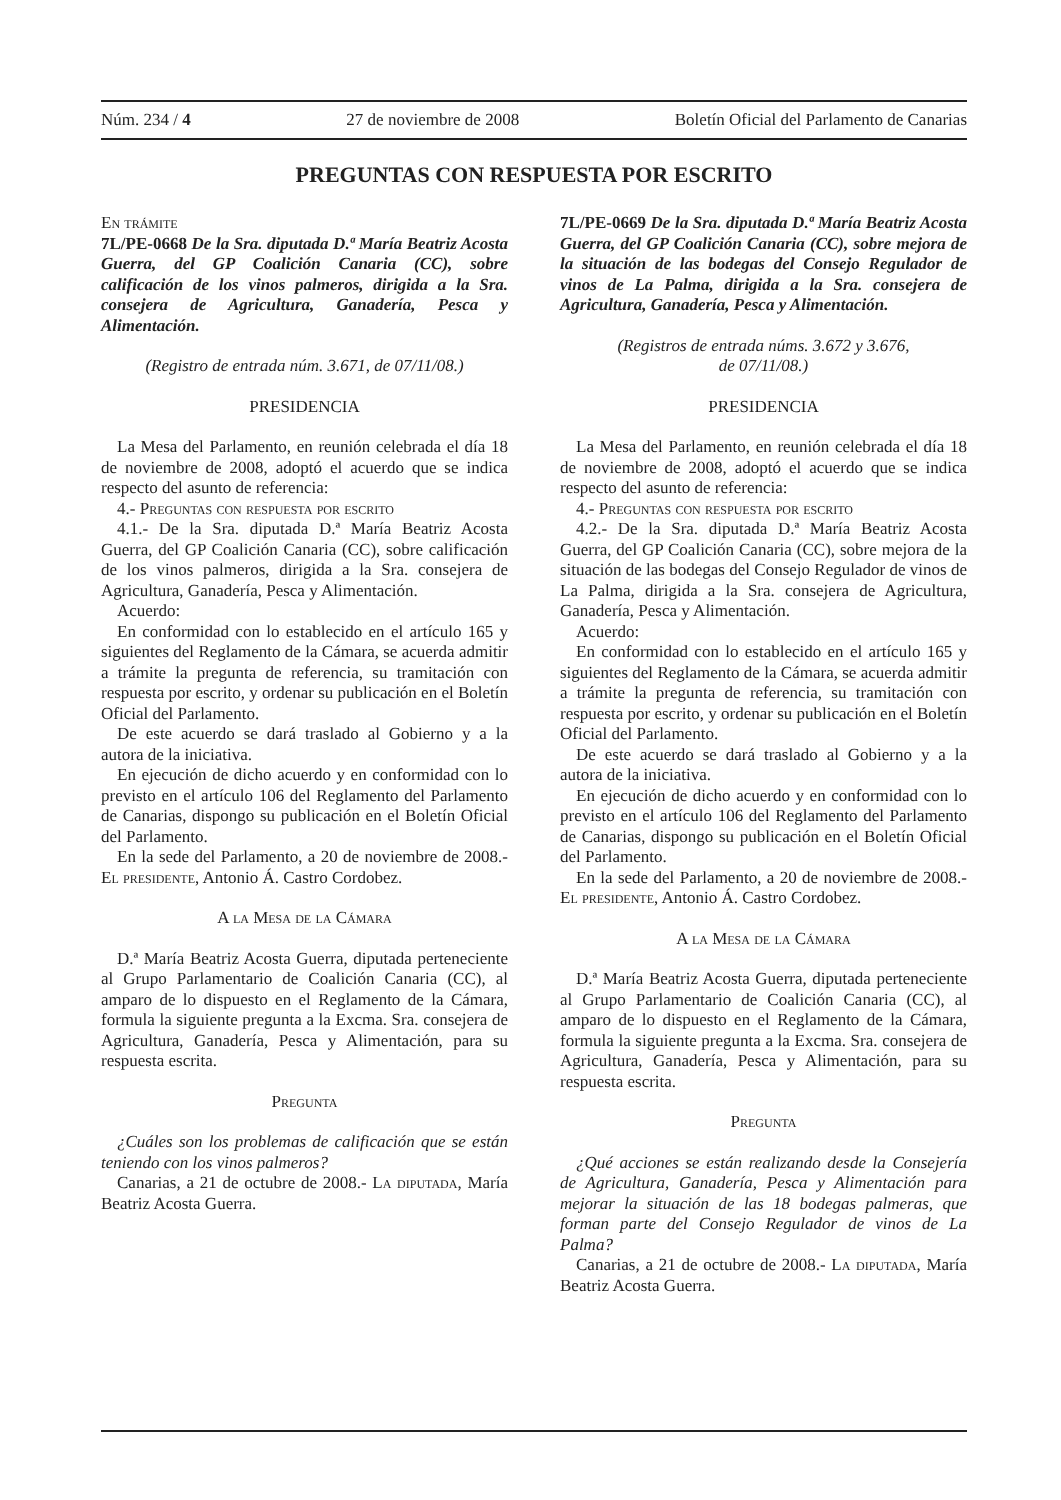Núm. 234 / 4 27 de noviembre de 2008 Boletín Oficial del Parlamento de Canarias
PREGUNTAS CON RESPUESTA POR ESCRITO
En trámite
7L/PE-0668 De la Sra. diputada D.ª María Beatriz Acosta Guerra, del GP Coalición Canaria (CC), sobre calificación de los vinos palmeros, dirigida a la Sra. consejera de Agricultura, Ganadería, Pesca y Alimentación.
(Registro de entrada núm. 3.671, de 07/11/08.)
PRESIDENCIA
La Mesa del Parlamento, en reunión celebrada el día 18 de noviembre de 2008, adoptó el acuerdo que se indica respecto del asunto de referencia:
4.- Preguntas con respuesta por escrito
4.1.- De la Sra. diputada D.ª María Beatriz Acosta Guerra, del GP Coalición Canaria (CC), sobre calificación de los vinos palmeros, dirigida a la Sra. consejera de Agricultura, Ganadería, Pesca y Alimentación.
Acuerdo:
En conformidad con lo establecido en el artículo 165 y siguientes del Reglamento de la Cámara, se acuerda admitir a trámite la pregunta de referencia, su tramitación con respuesta por escrito, y ordenar su publicación en el Boletín Oficial del Parlamento.
De este acuerdo se dará traslado al Gobierno y a la autora de la iniciativa.
En ejecución de dicho acuerdo y en conformidad con lo previsto en el artículo 106 del Reglamento del Parlamento de Canarias, dispongo su publicación en el Boletín Oficial del Parlamento.
En la sede del Parlamento, a 20 de noviembre de 2008.- El presidente, Antonio Á. Castro Cordobez.
A la Mesa de la Cámara
D.ª María Beatriz Acosta Guerra, diputada perteneciente al Grupo Parlamentario de Coalición Canaria (CC), al amparo de lo dispuesto en el Reglamento de la Cámara, formula la siguiente pregunta a la Excma. Sra. consejera de Agricultura, Ganadería, Pesca y Alimentación, para su respuesta escrita.
Pregunta
¿Cuáles son los problemas de calificación que se están teniendo con los vinos palmeros?
Canarias, a 21 de octubre de 2008.- La diputada, María Beatriz Acosta Guerra.
7L/PE-0669 De la Sra. diputada D.ª María Beatriz Acosta Guerra, del GP Coalición Canaria (CC), sobre mejora de la situación de las bodegas del Consejo Regulador de vinos de La Palma, dirigida a la Sra. consejera de Agricultura, Ganadería, Pesca y Alimentación.
(Registros de entrada núms. 3.672 y 3.676,
de 07/11/08.)
PRESIDENCIA
La Mesa del Parlamento, en reunión celebrada el día 18 de noviembre de 2008, adoptó el acuerdo que se indica respecto del asunto de referencia:
4.- Preguntas con respuesta por escrito
4.2.- De la Sra. diputada D.ª María Beatriz Acosta Guerra, del GP Coalición Canaria (CC), sobre mejora de la situación de las bodegas del Consejo Regulador de vinos de La Palma, dirigida a la Sra. consejera de Agricultura, Ganadería, Pesca y Alimentación.
Acuerdo:
En conformidad con lo establecido en el artículo 165 y siguientes del Reglamento de la Cámara, se acuerda admitir a trámite la pregunta de referencia, su tramitación con respuesta por escrito, y ordenar su publicación en el Boletín Oficial del Parlamento.
De este acuerdo se dará traslado al Gobierno y a la autora de la iniciativa.
En ejecución de dicho acuerdo y en conformidad con lo previsto en el artículo 106 del Reglamento del Parlamento de Canarias, dispongo su publicación en el Boletín Oficial del Parlamento.
En la sede del Parlamento, a 20 de noviembre de 2008.- El presidente, Antonio Á. Castro Cordobez.
A la Mesa de la Cámara
D.ª María Beatriz Acosta Guerra, diputada perteneciente al Grupo Parlamentario de Coalición Canaria (CC), al amparo de lo dispuesto en el Reglamento de la Cámara, formula la siguiente pregunta a la Excma. Sra. consejera de Agricultura, Ganadería, Pesca y Alimentación, para su respuesta escrita.
Pregunta
¿Qué acciones se están realizando desde la Consejería de Agricultura, Ganadería, Pesca y Alimentación para mejorar la situación de las 18 bodegas palmeras, que forman parte del Consejo Regulador de vinos de La Palma?
Canarias, a 21 de octubre de 2008.- La diputada, María Beatriz Acosta Guerra.